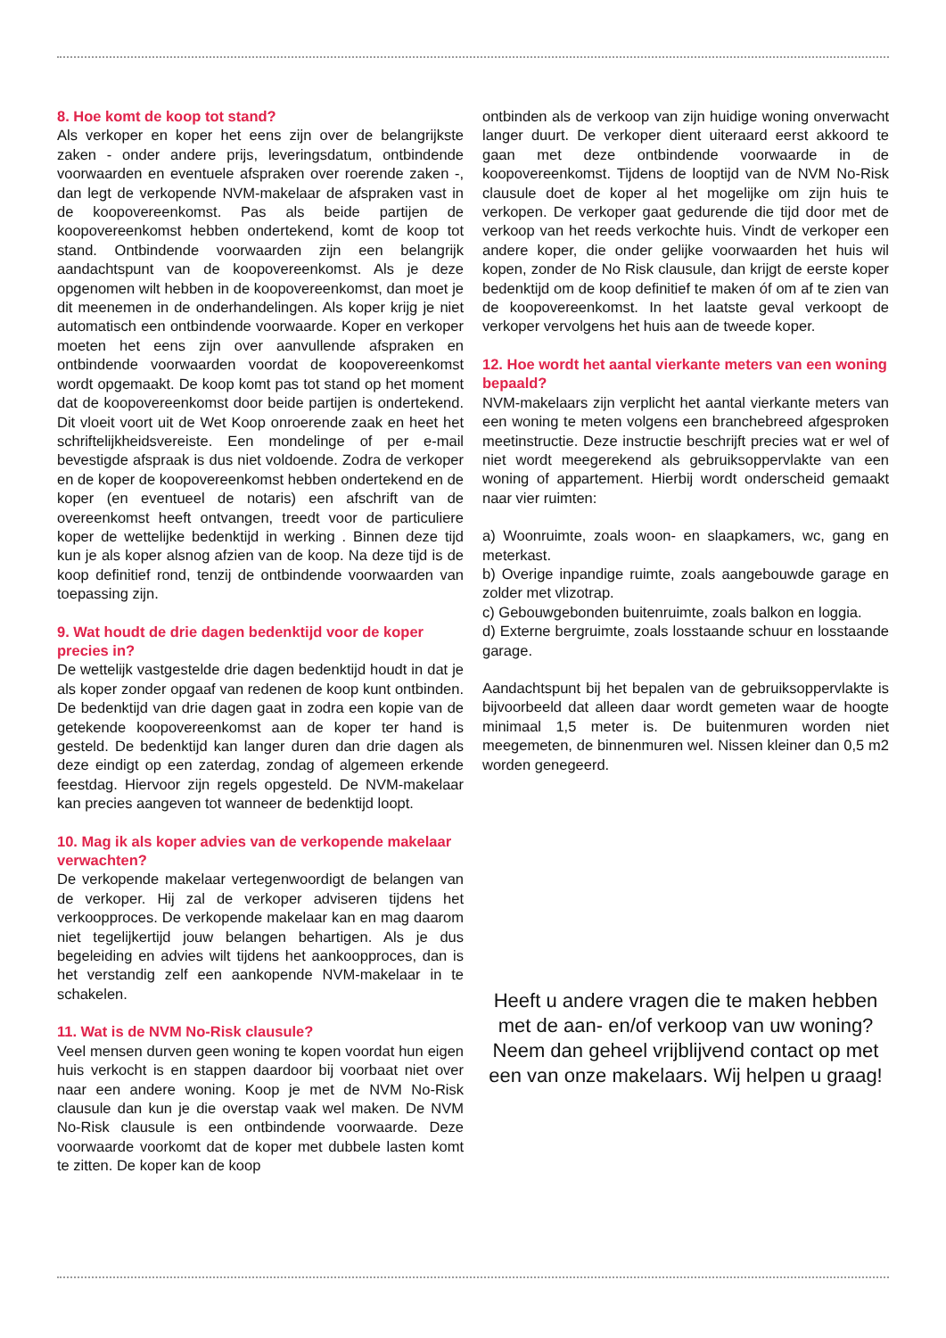8. Hoe komt de koop tot stand?
Als verkoper en koper het eens zijn over de belangrijkste zaken - onder andere prijs, leveringsdatum, ontbindende voorwaarden en eventuele afspraken over roerende zaken -, dan legt de verkopende NVM-makelaar de afspraken vast in de koopovereenkomst. Pas als beide partijen de koopovereenkomst hebben ondertekend, komt de koop tot stand. Ontbindende voorwaarden zijn een belangrijk aandachtspunt van de koopovereenkomst. Als je deze opgenomen wilt hebben in de koopovereenkomst, dan moet je dit meenemen in de onderhandelingen. Als koper krijg je niet automatisch een ontbindende voorwaarde. Koper en verkoper moeten het eens zijn over aanvullende afspraken en ontbindende voorwaarden voordat de koopovereenkomst wordt opgemaakt. De koop komt pas tot stand op het moment dat de koopovereenkomst door beide partijen is ondertekend. Dit vloeit voort uit de Wet Koop onroerende zaak en heet het schriftelijkheidsvereiste. Een mondelinge of per e-mail bevestigde afspraak is dus niet voldoende. Zodra de verkoper en de koper de koopovereenkomst hebben ondertekend en de koper (en eventueel de notaris) een afschrift van de overeenkomst heeft ontvangen, treedt voor de particuliere koper de wettelijke bedenktijd in werking . Binnen deze tijd kun je als koper alsnog afzien van de koop. Na deze tijd is de koop definitief rond, tenzij de ontbindende voorwaarden van toepassing zijn.
9. Wat houdt de drie dagen bedenktijd voor de koper precies in?
De wettelijk vastgestelde drie dagen bedenktijd houdt in dat je als koper zonder opgaaf van redenen de koop kunt ontbinden. De bedenktijd van drie dagen gaat in zodra een kopie van de getekende koopovereenkomst aan de koper ter hand is gesteld. De bedenktijd kan langer duren dan drie dagen als deze eindigt op een zaterdag, zondag of algemeen erkende feestdag. Hiervoor zijn regels opgesteld. De NVM-makelaar kan precies aangeven tot wanneer de bedenktijd loopt.
10. Mag ik als koper advies van de verkopende makelaar verwachten?
De verkopende makelaar vertegenwoordigt de belangen van de verkoper. Hij zal de verkoper adviseren tijdens het verkoopproces. De verkopende makelaar kan en mag daarom niet tegelijkertijd jouw belangen behartigen. Als je dus begeleiding en advies wilt tijdens het aankoopproces, dan is het verstandig zelf een aankopende NVM-makelaar in te schakelen.
11. Wat is de NVM No-Risk clausule?
Veel mensen durven geen woning te kopen voordat hun eigen huis verkocht is en stappen daardoor bij voorbaat niet over naar een andere woning. Koop je met de NVM No-Risk clausule dan kun je die overstap vaak wel maken. De NVM No-Risk clausule is een ontbindende voorwaarde. Deze voorwaarde voorkomt dat de koper met dubbele lasten komt te zitten. De koper kan de koop
ontbinden als de verkoop van zijn huidige woning onverwacht langer duurt. De verkoper dient uiteraard eerst akkoord te gaan met deze ontbindende voorwaarde in de koopovereenkomst. Tijdens de looptijd van de NVM No-Risk clausule doet de koper al het mogelijke om zijn huis te verkopen. De verkoper gaat gedurende die tijd door met de verkoop van het reeds verkochte huis. Vindt de verkoper een andere koper, die onder gelijke voorwaarden het huis wil kopen, zonder de No Risk clausule, dan krijgt de eerste koper bedenktijd om de koop definitief te maken óf om af te zien van de koopovereenkomst. In het laatste geval verkoopt de verkoper vervolgens het huis aan de tweede koper.
12. Hoe wordt het aantal vierkante meters van een woning bepaald?
NVM-makelaars zijn verplicht het aantal vierkante meters van een woning te meten volgens een branchebreed afgesproken meetinstructie. Deze instructie beschrijft precies wat er wel of niet wordt meegerekend als gebruiksoppervlakte van een woning of appartement. Hierbij wordt onderscheid gemaakt naar vier ruimten:
a) Woonruimte, zoals woon- en slaapkamers, wc, gang en meterkast.
b) Overige inpandige ruimte, zoals aangebouwde garage en zolder met vlizotrap.
c) Gebouwgebonden buitenruimte, zoals balkon en loggia.
d) Externe bergruimte, zoals losstaande schuur en losstaande garage.
Aandachtspunt bij het bepalen van de gebruiksoppervlakte is bijvoorbeeld dat alleen daar wordt gemeten waar de hoogte minimaal 1,5 meter is. De buitenmuren worden niet meegemeten, de binnenmuren wel. Nissen kleiner dan 0,5 m2 worden genegeerd.
Heeft u andere vragen die te maken hebben met de aan- en/of verkoop van uw woning? Neem dan geheel vrijblijvend contact op met een van onze makelaars. Wij helpen u graag!